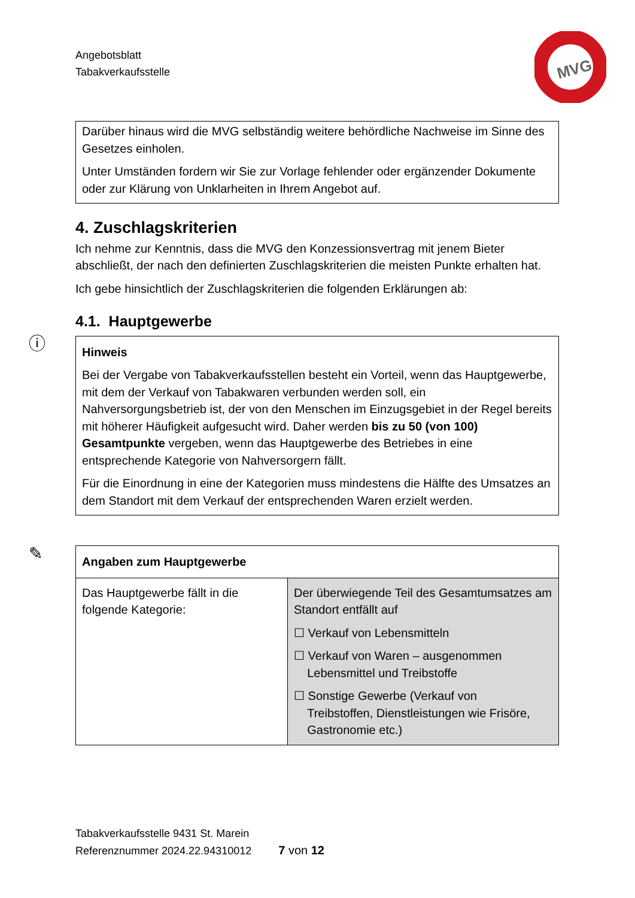Angebotsblatt
Tabakverkaufsstelle
MVG
Darüber hinaus wird die MVG selbständig weitere behördliche Nachweise im Sinne des Gesetzes einholen.
Unter Umständen fordern wir Sie zur Vorlage fehlender oder ergänzender Dokumente oder zur Klärung von Unklarheiten in Ihrem Angebot auf.
4. Zuschlagskriterien
Ich nehme zur Kenntnis, dass die MVG den Konzessionsvertrag mit jenem Bieter abschließt, der nach den definierten Zuschlagskriterien die meisten Punkte erhalten hat.
Ich gebe hinsichtlich der Zuschlagskriterien die folgenden Erklärungen ab:
4.1. Hauptgewerbe
ⓘ
Hinweis
Bei der Vergabe von Tabakverkaufsstellen besteht ein Vorteil, wenn das Hauptgewerbe, mit dem der Verkauf von Tabakwaren verbunden werden soll, ein Nahversorgungsbetrieb ist, der von den Menschen im Einzugsgebiet in der Regel bereits mit höherer Häufigkeit aufgesucht wird. Daher werden bis zu 50 (von 100) Gesamtpunkte vergeben, wenn das Hauptgewerbe des Betriebes in eine entsprechende Kategorie von Nahversorgern fällt.
Für die Einordnung in eine der Kategorien muss mindestens die Hälfte des Umsatzes an dem Standort mit dem Verkauf der entsprechenden Waren erzielt werden.
✎
| Angaben zum Hauptgewerbe | |
| Das Hauptgewerbe fällt in die folgende Kategorie: | Der überwiegende Teil des Gesamtumsatzes am Standort entfällt auf ☐ Verkauf von Lebensmitteln ☐ Verkauf von Waren – ausgenommen Lebensmittel und Treibstoffe ☐ Sonstige Gewerbe (Verkauf von Treibstoffen, Dienstleistungen wie Frisöre, Gastronomie etc.) |
Tabakverkaufsstelle 9431 St. Marein
Referenznummer 2024.22.94310012 7 von 12